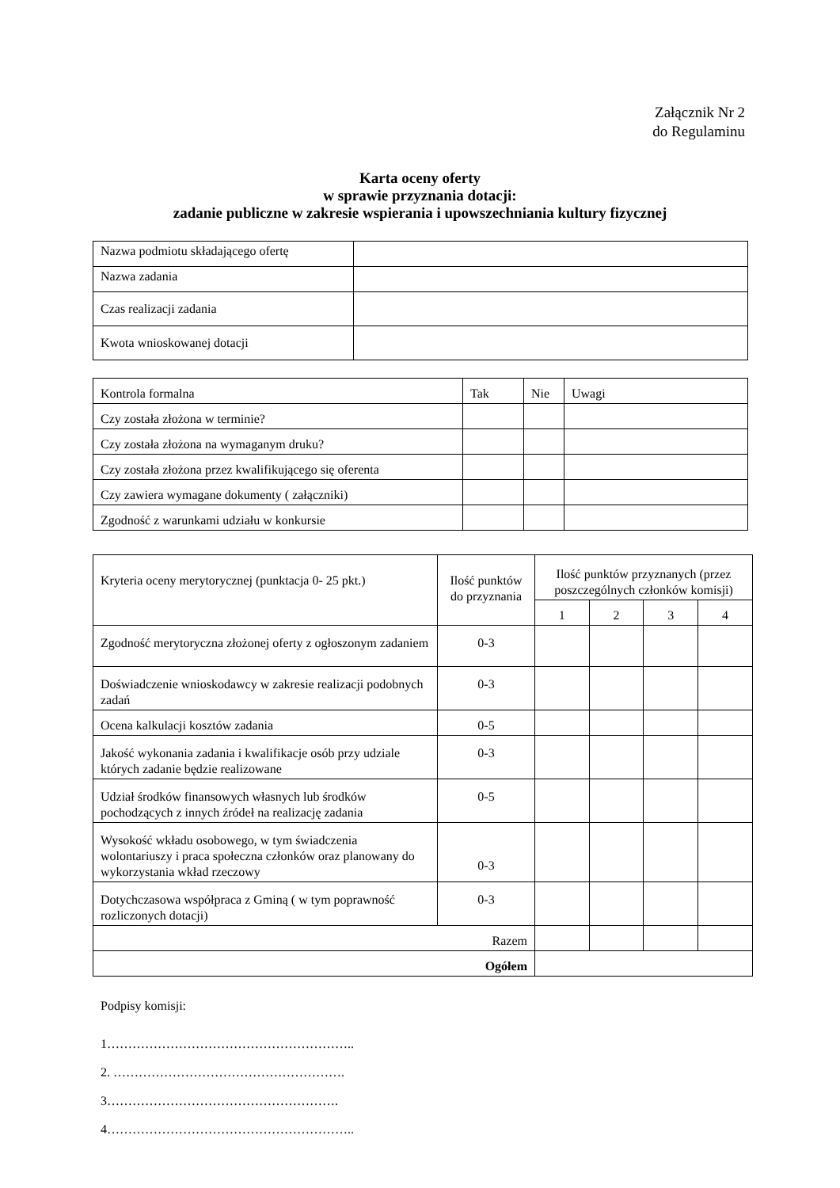Załącznik Nr 2
do Regulaminu
Karta oceny oferty
w sprawie przyznania dotacji:
zadanie publiczne w zakresie wspierania i upowszechniania kultury fizycznej
| Nazwa podmiotu składającego ofertę | |
| Nazwa zadania | |
| Czas realizacji zadania | |
| Kwota wnioskowanej dotacji | |
| Kontrola formalna | Tak | Nie | Uwagi |
| Czy została złożona w terminie? | | | |
| Czy została złożona na wymaganym druku? | | | |
| Czy została złożona przez kwalifikującego się oferenta | | | |
| Czy zawiera wymagane dokumenty ( załączniki) | | | |
| Zgodność z warunkami udziału w konkursie | | | |
| Kryteria oceny merytorycznej (punktacja 0- 25 pkt.) | Ilość punktów do przyznania | Ilość punktów przyznanych (przez poszczególnych członków komisji) | | | |
| | | 1 | 2 | 3 | 4 |
| Zgodność merytoryczna złożonej oferty z ogłoszonym zadaniem | 0-3 | | | | |
| Doświadczenie wnioskodawcy w zakresie realizacji podobnych zadań | 0-3 | | | | |
| Ocena kalkulacji kosztów zadania | 0-5 | | | | |
| Jakość wykonania zadania i kwalifikacje osób przy udziale których zadanie będzie realizowane | 0-3 | | | | |
| Udział środków finansowych własnych lub środków pochodzących z innych źródeł na realizację zadania | 0-5 | | | | |
| Wysokość wkładu osobowego, w tym świadczenia wolontariuszy i praca społeczna członków oraz planowany do wykorzystania wkład rzeczowy | 0-3 | | | | |
| Dotychczasowa współpraca z Gminą ( w tym poprawność rozliczonych dotacji) | 0-3 | | | | |
| Razem | | | | | |
| Ogółem | | | | | |
Podpisy komisji:
1…………………………………………………..
2. ……………………………………………….
3……………………………………………….
4…………………………………………………..